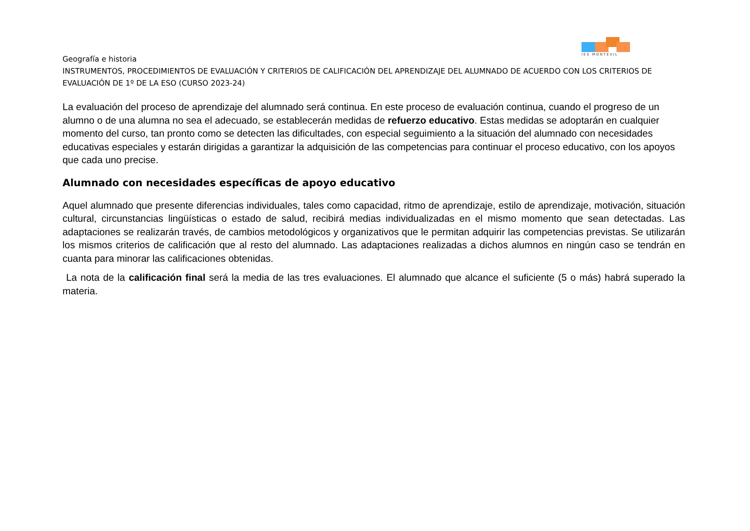IES MONTEVIL
Geografía e historia
INSTRUMENTOS, PROCEDIMIENTOS DE EVALUACIÓN Y CRITERIOS DE CALIFICACIÓN DEL APRENDIZAJE DEL ALUMNADO DE ACUERDO CON LOS CRITERIOS DE EVALUACIÓN DE 1º DE LA ESO (CURSO 2023-24)
La evaluación del proceso de aprendizaje del alumnado será continua. En este proceso de evaluación continua, cuando el progreso de un alumno o de una alumna no sea el adecuado, se establecerán medidas de refuerzo educativo. Estas medidas se adoptarán en cualquier momento del curso, tan pronto como se detecten las dificultades, con especial seguimiento a la situación del alumnado con necesidades educativas especiales y estarán dirigidas a garantizar la adquisición de las competencias para continuar el proceso educativo, con los apoyos que cada uno precise.
Alumnado con necesidades específicas de apoyo educativo
Aquel alumnado que presente diferencias individuales, tales como capacidad, ritmo de aprendizaje, estilo de aprendizaje, motivación, situación cultural, circunstancias lingüísticas o estado de salud, recibirá medias individualizadas en el mismo momento que sean detectadas. Las adaptaciones se realizarán través, de cambios metodológicos y organizativos que le permitan adquirir las competencias previstas. Se utilizarán los mismos criterios de calificación que al resto del alumnado. Las adaptaciones realizadas a dichos alumnos en ningún caso se tendrán en cuanta para minorar las calificaciones obtenidas.
La nota de la calificación final será la media de las tres evaluaciones. El alumnado que alcance el suficiente (5 o más) habrá superado la materia.